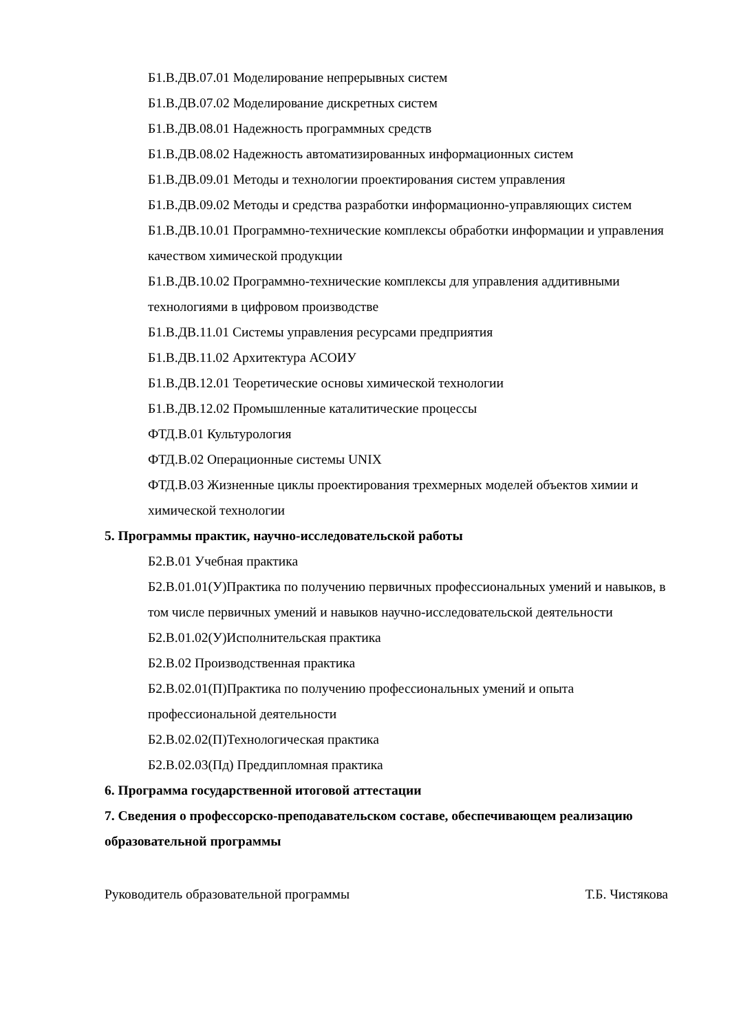Б1.В.ДВ.07.01 Моделирование непрерывных систем
Б1.В.ДВ.07.02 Моделирование дискретных систем
Б1.В.ДВ.08.01 Надежность программных средств
Б1.В.ДВ.08.02 Надежность автоматизированных информационных систем
Б1.В.ДВ.09.01 Методы и технологии проектирования систем управления
Б1.В.ДВ.09.02 Методы и средства разработки информационно-управляющих систем
Б1.В.ДВ.10.01 Программно-технические комплексы обработки информации и управления качеством химической продукции
Б1.В.ДВ.10.02 Программно-технические комплексы для управления аддитивными технологиями в цифровом производстве
Б1.В.ДВ.11.01 Системы управления ресурсами предприятия
Б1.В.ДВ.11.02 Архитектура АСОИУ
Б1.В.ДВ.12.01 Теоретические основы химической технологии
Б1.В.ДВ.12.02 Промышленные каталитические процессы
ФТД.В.01 Культурология
ФТД.В.02 Операционные системы UNIX
ФТД.В.03 Жизненные циклы проектирования трехмерных моделей объектов химии и химической технологии
5. Программы практик, научно-исследовательской работы
Б2.В.01 Учебная практика
Б2.В.01.01(У)Практика по получению первичных профессиональных умений и навыков, в том числе первичных умений и навыков научно-исследовательской деятельности
Б2.В.01.02(У)Исполнительская практика
Б2.В.02 Производственная практика
Б2.В.02.01(П)Практика по получению профессиональных умений и опыта профессиональной деятельности
Б2.В.02.02(П)Технологическая практика
Б2.В.02.03(Пд) Преддипломная практика
6. Программа государственной итоговой аттестации
7. Сведения о профессорско-преподавательском составе, обеспечивающем реализацию образовательной программы
Руководитель образовательной программы Т.Б. Чистякова